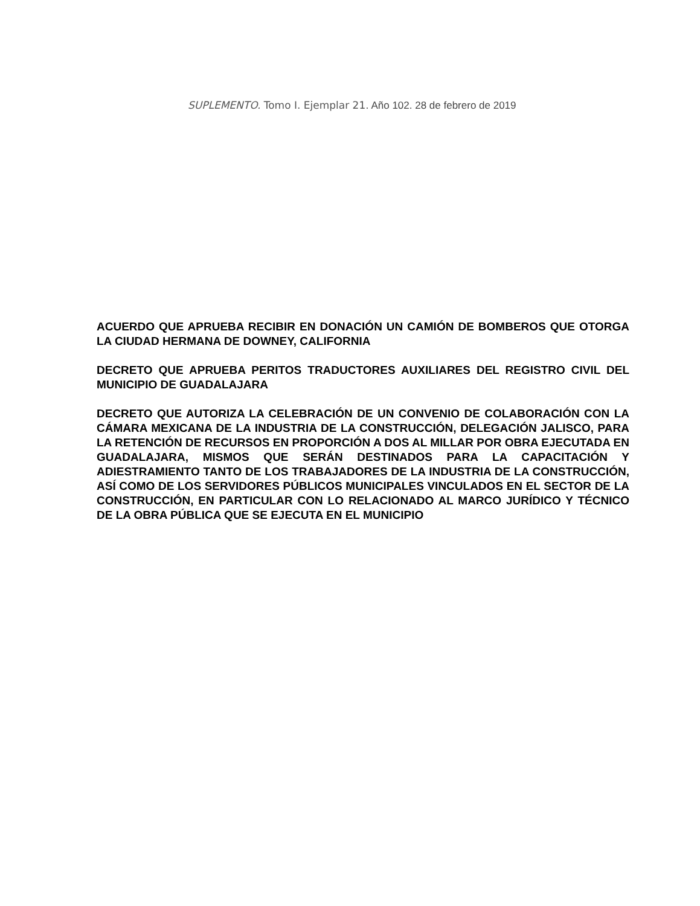SUPLEMENTO. Tomo I. Ejemplar 21. Año 102. 28 de febrero de 2019
ACUERDO QUE APRUEBA RECIBIR EN DONACIÓN UN CAMIÓN DE BOMBEROS QUE OTORGA LA CIUDAD HERMANA DE DOWNEY, CALIFORNIA
DECRETO QUE APRUEBA PERITOS TRADUCTORES AUXILIARES DEL REGISTRO CIVIL DEL MUNICIPIO DE GUADALAJARA
DECRETO QUE AUTORIZA LA CELEBRACIÓN DE UN CONVENIO DE COLABORACIÓN CON LA CÁMARA MEXICANA DE LA INDUSTRIA DE LA CONSTRUCCIÓN, DELEGACIÓN JALISCO, PARA LA RETENCIÓN DE RECURSOS EN PROPORCIÓN A DOS AL MILLAR POR OBRA EJECUTADA EN GUADALAJARA, MISMOS QUE SERÁN DESTINADOS PARA LA CAPACITACIÓN Y ADIESTRAMIENTO TANTO DE LOS TRABAJADORES DE LA INDUSTRIA DE LA CONSTRUCCIÓN, ASÍ COMO DE LOS SERVIDORES PÚBLICOS MUNICIPALES VINCULADOS EN EL SECTOR DE LA CONSTRUCCIÓN, EN PARTICULAR CON LO RELACIONADO AL MARCO JURÍDICO Y TÉCNICO DE LA OBRA PÚBLICA QUE SE EJECUTA EN EL MUNICIPIO